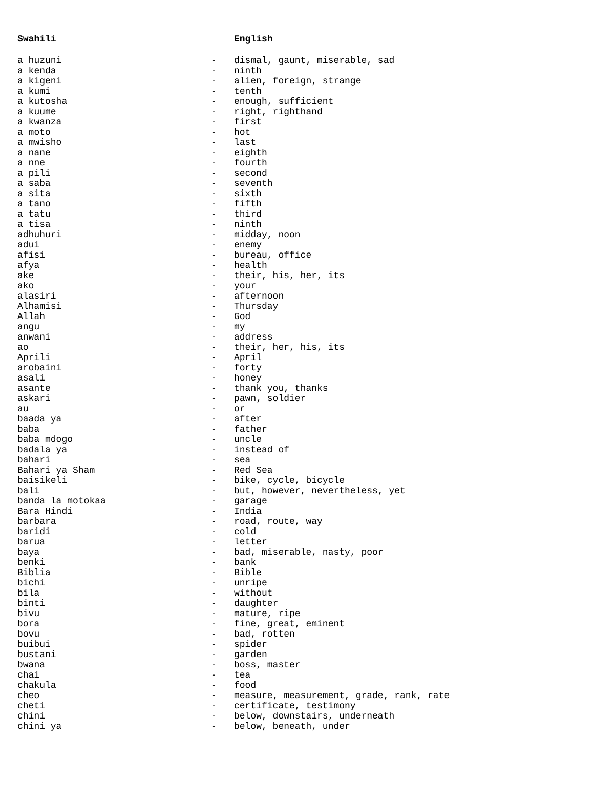| Swahili | | English |
| --- | --- | --- |
| a huzuni | - | dismal, gaunt, miserable, sad |
| a kenda | - | ninth |
| a kigeni | - | alien, foreign, strange |
| a kumi | - | tenth |
| a kutosha | - | enough, sufficient |
| a kuume | - | right, righthand |
| a kwanza | - | first |
| a moto | - | hot |
| a mwisho | - | last |
| a nane | - | eighth |
| a nne | - | fourth |
| a pili | - | second |
| a saba | - | seventh |
| a sita | - | sixth |
| a tano | - | fifth |
| a tatu | - | third |
| a tisa | - | ninth |
| adhuhuri | - | midday, noon |
| adui | - | enemy |
| afisi | - | bureau, office |
| afya | - | health |
| ake | - | their, his, her, its |
| ako | - | your |
| alasiri | - | afternoon |
| Alhamisi | - | Thursday |
| Allah | - | God |
| angu | - | my |
| anwani | - | address |
| ao | - | their, her, his, its |
| Aprili | - | April |
| arobaini | - | forty |
| asali | - | honey |
| asante | - | thank you, thanks |
| askari | - | pawn, soldier |
| au | - | or |
| baada ya | - | after |
| baba | - | father |
| baba mdogo | - | uncle |
| badala ya | - | instead of |
| bahari | - | sea |
| Bahari ya Sham | - | Red Sea |
| baisikeli | - | bike, cycle, bicycle |
| bali | - | but, however, nevertheless, yet |
| banda la motokaa | - | garage |
| Bara Hindi | - | India |
| barbara | - | road, route, way |
| baridi | - | cold |
| barua | - | letter |
| baya | - | bad, miserable, nasty, poor |
| benki | - | bank |
| Biblia | - | Bible |
| bichi | - | unripe |
| bila | - | without |
| binti | - | daughter |
| bivu | - | mature, ripe |
| bora | - | fine, great, eminent |
| bovu | - | bad, rotten |
| buibui | - | spider |
| bustani | - | garden |
| bwana | - | boss, master |
| chai | - | tea |
| chakula | - | food |
| cheo | - | measure, measurement, grade, rank, rate |
| cheti | - | certificate, testimony |
| chini | - | below, downstairs, underneath |
| chini ya | - | below, beneath, under |